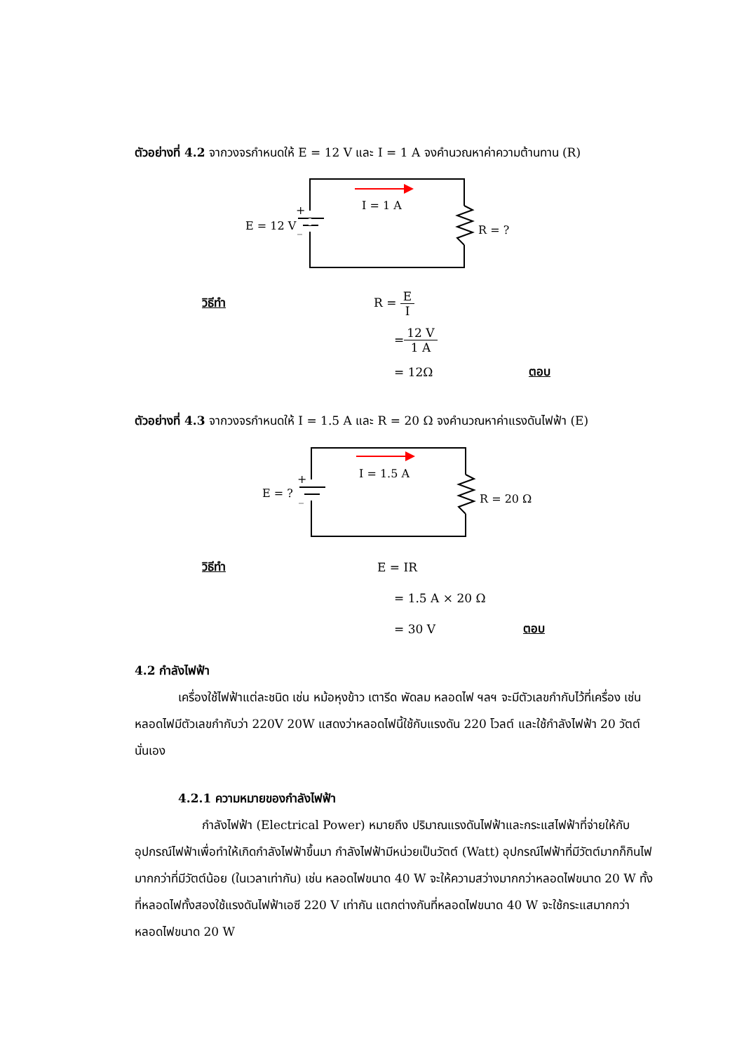ตัวอย่างที่ 4.2 จากวงจรกำหนดให้ E = 12 V และ I = 1 A จงคำนวณหาค่าความต้านทาน (R)
I = 1 A
E = 12 V
+
_
R = ?
วิธีทำ R = E I
= 12 V 1 A
= 12Ω ตอบ
ตัวอย่างที่ 4.3 จากวงจรกำหนดให้ I = 1.5 A และ R = 20 Ω จงคำนวณหาค่าแรงดันไฟฟ้า (E)
I = 1.5 A
E = ?
+
_
R = 20 Ω
วิธีทำ E = IR
= 1.5 A × 20 Ω
= 30 V ตอบ
4.2 กำลังไฟฟ้า
เครื่องใช้ไฟฟ้าแต่ละชนิด เช่น หม้อหุงข้าว เตารีด พัดลม หลอดไฟ ฯลฯ จะมีตัวเลขกำกับไว้ที่เครื่อง เช่น หลอดไฟมีตัวเลขกำกับว่า 220V 20W แสดงว่าหลอดไฟนี้ใช้กับแรงดัน 220 โวลต์ และใช้กำลังไฟฟ้า 20 วัตต์ นั่นเอง
4.2.1 ความหมายของกำลังไฟฟ้า
กำลังไฟฟ้า (Electrical Power) หมายถึง ปริมาณแรงดันไฟฟ้าและกระแสไฟฟ้าที่จ่ายให้กับอุปกรณ์ไฟฟ้าเพื่อทำให้เกิดกำลังไฟฟ้าขึ้นมา กำลังไฟฟ้ามีหน่วยเป็นวัตต์ (Watt) อุปกรณ์ไฟฟ้าที่มีวัตต์มากก็กินไฟมากกว่าที่มีวัตต์น้อย (ในเวลาเท่ากัน) เช่น หลอดไฟขนาด 40 W จะให้ความสว่างมากกว่าหลอดไฟขนาด 20 W ทั้งที่หลอดไฟทั้งสองใช้แรงดันไฟฟ้าเอซี 220 V เท่ากัน แตกต่างกันที่หลอดไฟขนาด 40 W จะใช้กระแสมากกว่าหลอดไฟขนาด 20 W